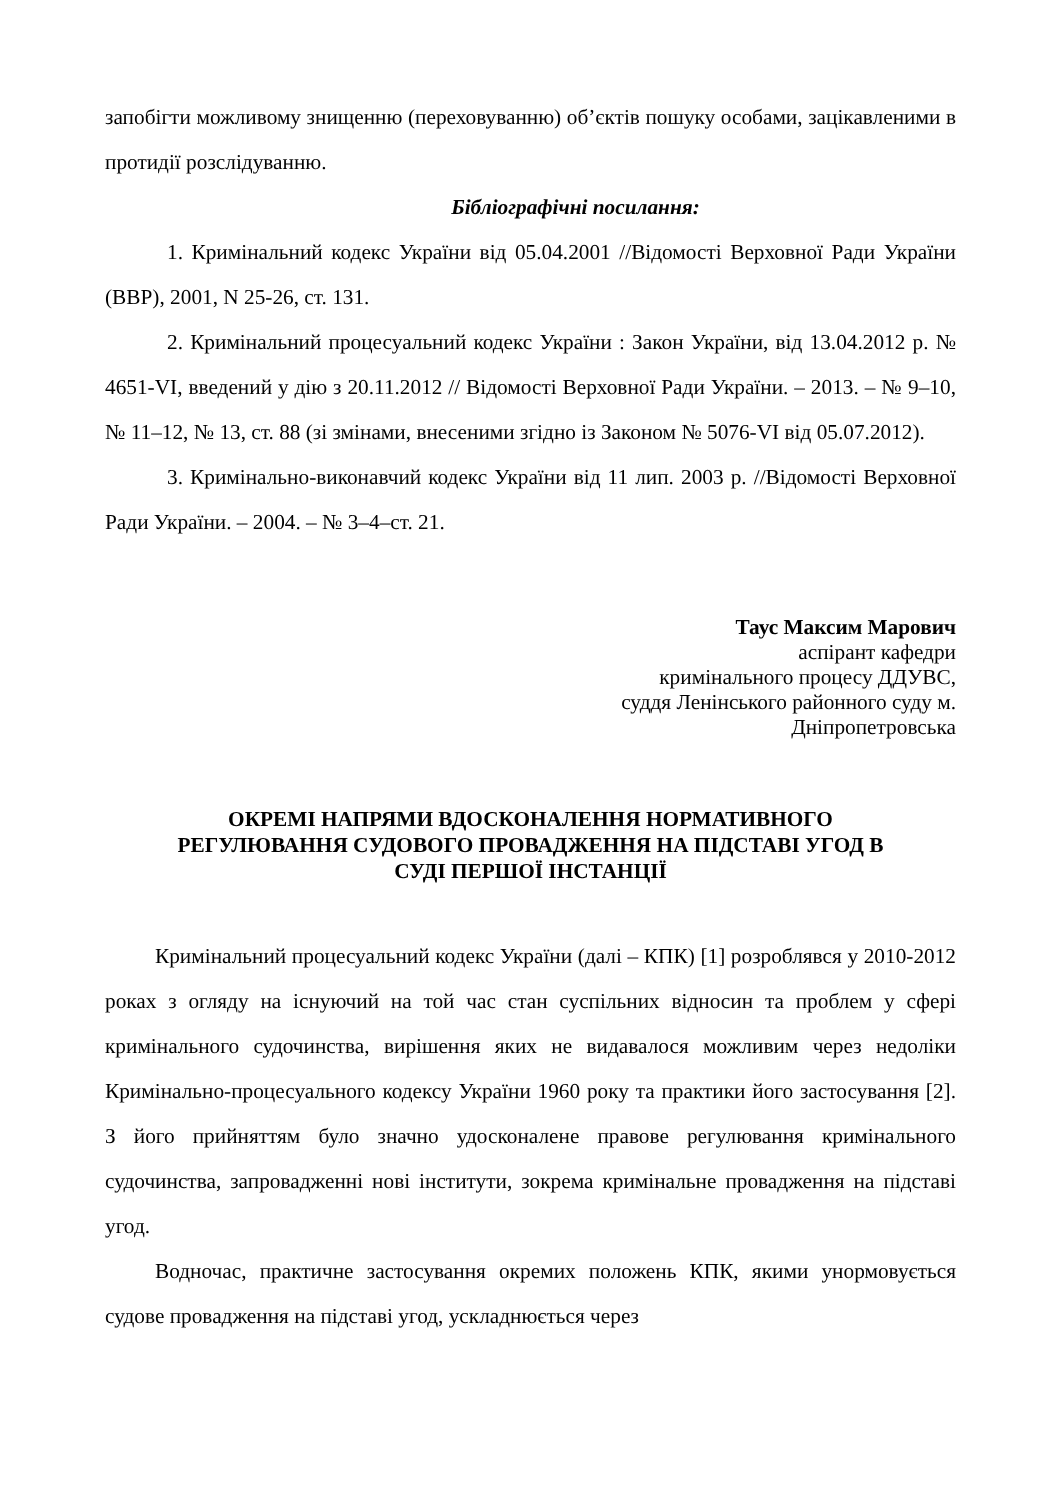запобігти можливому знищенню (переховуванню) об’єктів пошуку особами, зацікавленими в протидії розслідуванню.
Бібліографічні посилання:
1. Кримінальний кодекс України від 05.04.2001 //Відомості Верховної Ради України (ВВР), 2001, N 25-26, ст. 131.
2. Кримінальний процесуальний кодекс України : Закон України, від 13.04.2012 р. № 4651-VI, введений у дію з 20.11.2012 // Відомості Верховної Ради України. – 2013. – № 9–10, № 11–12, № 13, ст. 88 (зі змінами, внесеними згідно із Законом № 5076-VI від 05.07.2012).
3. Кримінально-виконавчий кодекс України від 11 лип. 2003 р. //Відомості Верховної Ради України. – 2004. – № 3–4–ст. 21.
Таус Максим Марович
аспірант кафедри
кримінального процесу ДДУВС,
суддя Ленінського районного суду м.
Дніпропетровська
ОКРЕМІ НАПРЯМИ ВДОСКОНАЛЕННЯ НОРМАТИВНОГО
РЕГУЛЮВАННЯ СУДОВОГО ПРОВАДЖЕННЯ НА ПІДСТАВІ УГОД В
СУДІ ПЕРШОЇ ІНСТАНЦІЇ
Кримінальний процесуальний кодекс України (далі – КПК) [1] розроблявся у 2010-2012 роках з огляду на існуючий на той час стан суспільних відносин та проблем у сфері кримінального судочинства, вирішення яких не видавалося можливим через недоліки Кримінально-процесуального кодексу України 1960 року та практики його застосування [2]. З його прийняттям було значно удосконалене правове регулювання кримінального судочинства, запровадженні нові інститути, зокрема кримінальне провадження на підставі угод.
Водночас, практичне застосування окремих положень КПК, якими унормовується судове провадження на підставі угод, ускладнюється через